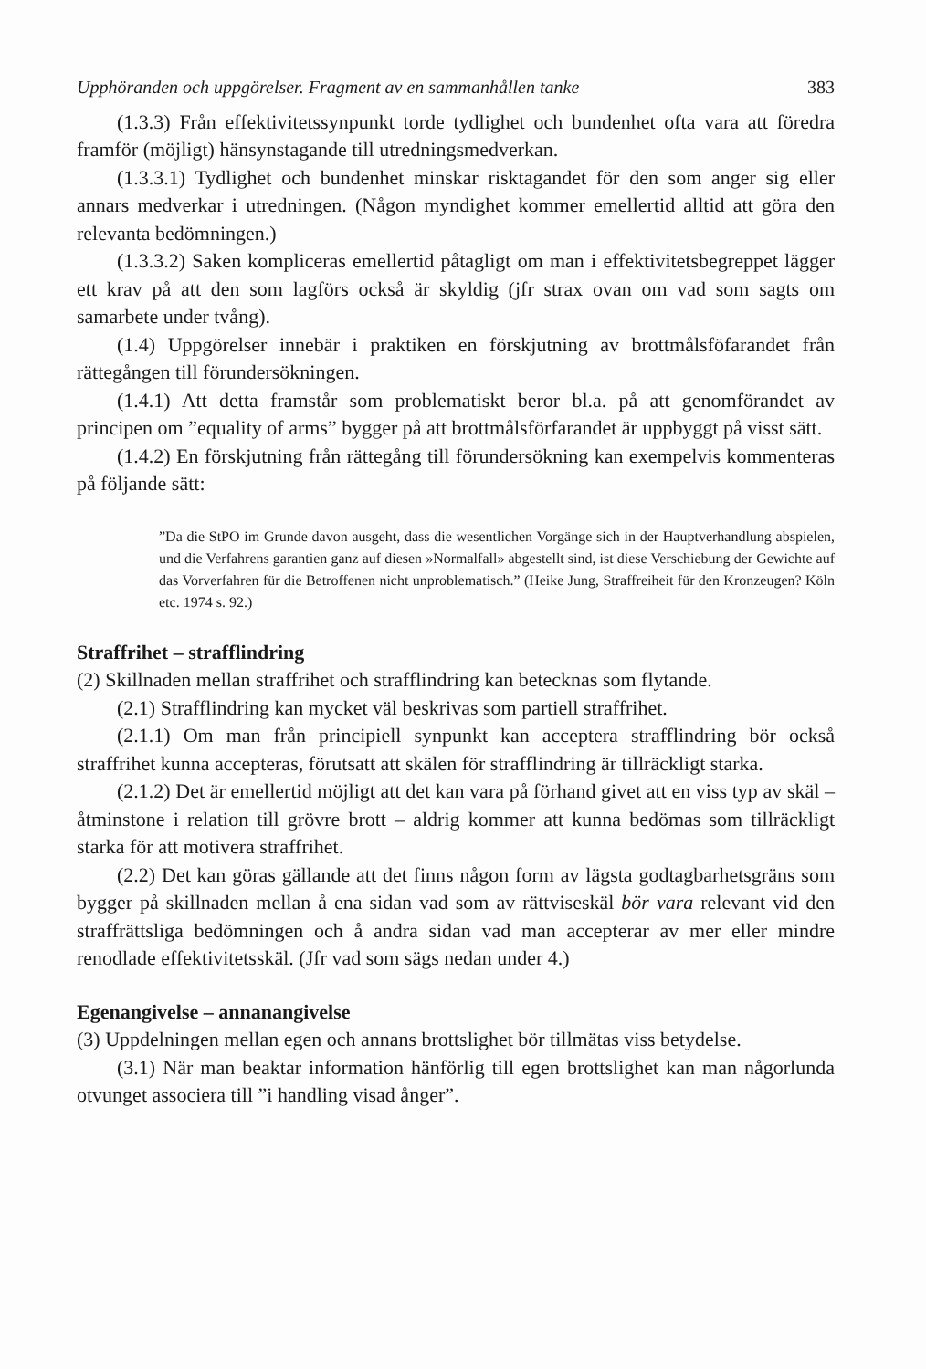Upphöranden och uppgörelser. Fragment av en sammanhållen tanke 383
(1.3.3) Från effektivitetssynpunkt torde tydlighet och bundenhet ofta vara att föredra framför (möjligt) hänsynstagande till utredningsmedverkan.
(1.3.3.1) Tydlighet och bundenhet minskar risktagandet för den som anger sig eller annars medverkar i utredningen. (Någon myndighet kommer emellertid alltid att göra den relevanta bedömningen.)
(1.3.3.2) Saken kompliceras emellertid påtagligt om man i effektivitetsbegreppet lägger ett krav på att den som lagförs också är skyldig (jfr strax ovan om vad som sagts om samarbete under tvång).
(1.4) Uppgörelser innebär i praktiken en förskjutning av brottmålsföfarandet från rättegången till förundersökningen.
(1.4.1) Att detta framstår som problematiskt beror bl.a. på att genomförandet av principen om ”equality of arms” bygger på att brottmålsförfarandet är uppbyggt på visst sätt.
(1.4.2) En förskjutning från rättegång till förundersökning kan exempelvis kommenteras på följande sätt:
”Da die StPO im Grunde davon ausgeht, dass die wesentlichen Vorgänge sich in der Hauptverhandlung abspielen, und die Verfahrens garantien ganz auf diesen »Normalfall» abgestellt sind, ist diese Verschiebung der Gewichte auf das Vorverfahren für die Betroffenen nicht unproblematisch.” (Heike Jung, Straffreiheit für den Kronzeugen? Köln etc. 1974 s. 92.)
Straffrihet – strafflindring
(2) Skillnaden mellan straffrihet och strafflindring kan betecknas som flytande.
(2.1) Strafflindring kan mycket väl beskrivas som partiell straffrihet.
(2.1.1) Om man från principiell synpunkt kan acceptera strafflindring bör också straffrihet kunna accepteras, förutsatt att skälen för strafflindring är tillräckligt starka.
(2.1.2) Det är emellertid möjligt att det kan vara på förhand givet att en viss typ av skäl – åtminstone i relation till grövre brott – aldrig kommer att kunna bedömas som tillräckligt starka för att motivera straffrihet.
(2.2) Det kan göras gällande att det finns någon form av lägsta godtagbarhetsgräns som bygger på skillnaden mellan å ena sidan vad som av rättviseskäl bör vara relevant vid den straffrättsliga bedömningen och å andra sidan vad man accepterar av mer eller mindre renodlade effektivitetsskäl. (Jfr vad som sägs nedan under 4.)
Egenangivelse – annanangivelse
(3) Uppdelningen mellan egen och annans brottslighet bör tillmätas viss betydelse.
(3.1) När man beaktar information hänförlig till egen brottslighet kan man någorlunda otvunget associera till ”i handling visad ånger”.